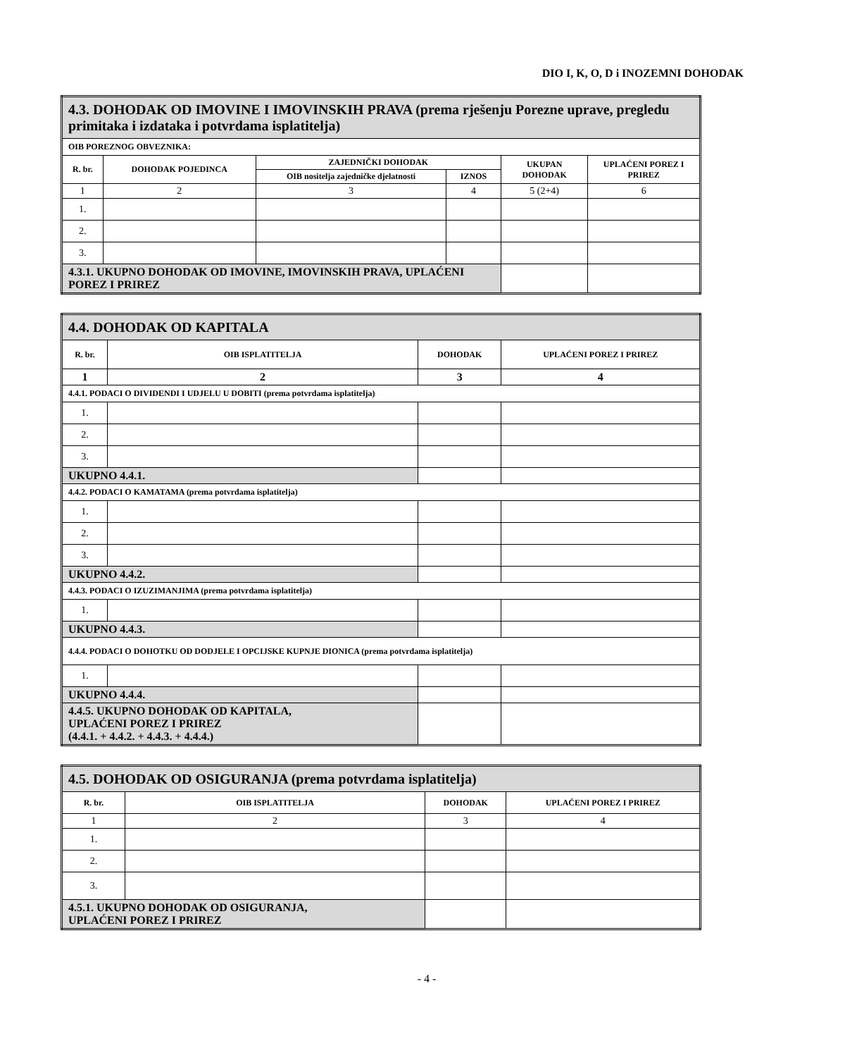DIO I, K, O, D i INOZEMNI DOHODAK
| 4.3. DOHODAK OD IMOVINE I IMOVINSKIH PRAVA (prema rješenju Porezne uprave, pregledu primitaka i izdataka i potvrdama isplatitelja) | | | | | |
| OIB POREZNOG OBVEZNIKA: | | | | | |
| R. br. | DOHODAK POJEDINCA | ZAJEDNIČKI DOHODAK | | UKUPAN DOHODAK | UPLAĆENI POREZ I PRIREZ |
| | | OIB nositelja zajedničke djelatnosti | IZNOS | | |
| 1 | 2 | 3 | 4 | 5 (2+4) | 6 |
| 1. | | | | | |
| 2. | | | | | |
| 3. | | | | | |
| 4.3.1. UKUPNO DOHODAK OD IMOVINE, IMOVINSKIH PRAVA, UPLAĆENI POREZ I PRIREZ | | | | | |
| 4.4. DOHODAK OD KAPITALA | | | |
| R. br. | OIB ISPLATITELJA | DOHODAK | UPLAĆENI POREZ I PRIREZ |
| 1 | 2 | 3 | 4 |
| 4.4.1. PODACI O DIVIDENDI I UDJELU U DOBITI (prema potvrdama isplatitelja) | | | |
| 1. | | | |
| 2. | | | |
| 3. | | | |
| UKUPNO 4.4.1. | | | |
| 4.4.2. PODACI O KAMATAMA (prema potvrdama isplatitelja) | | | |
| 1. | | | |
| 2. | | | |
| 3. | | | |
| UKUPNO 4.4.2. | | | |
| 4.4.3. PODACI O IZUZIMANJIMA (prema potvrdama isplatitelja) | | | |
| 1. | | | |
| UKUPNO 4.4.3. | | | |
| 4.4.4. PODACI O DOHOTKU OD DODJELE I OPCIJSKE KUPNJE DIONICA (prema potvrdama isplatitelja) | | | |
| 1. | | | |
| UKUPNO 4.4.4. | | | |
| 4.4.5. UKUPNO DOHODAK OD KAPITALA, UPLAĆENI POREZ I PRIREZ (4.4.1. + 4.4.2. + 4.4.3. + 4.4.4.) | | | |
| 4.5. DOHODAK OD OSIGURANJA (prema potvrdama isplatitelja) | | | |
| R. br. | OIB ISPLATITELJA | DOHODAK | UPLAĆENI POREZ I PRIREZ |
| 1 | 2 | 3 | 4 |
| 1. | | | |
| 2. | | | |
| 3. | | | |
| 4.5.1. UKUPNO DOHODAK OD OSIGURANJA, UPLAĆENI POREZ I PRIREZ | | | |
- 4 -